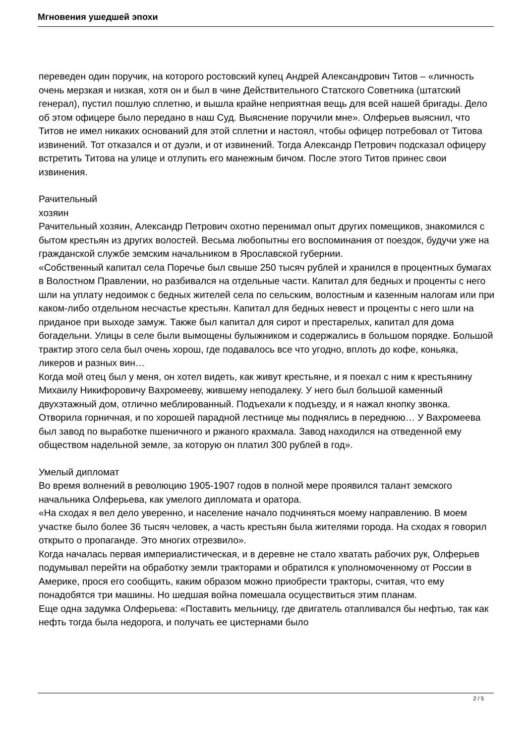Мгновения ушедшей эпохи
переведен один поручик, на которого ростовский купец Андрей Александрович Титов – «личность очень мерзкая и низкая, хотя он и был в чине Действительного Статского Советника (штатский генерал), пустил пошлую сплетню, и вышла крайне неприятная вещь для всей нашей бригады. Дело об этом офицере было передано в наш Суд. Выяснение поручили мне». Олферьев выяснил, что Титов не имел никаких оснований для этой сплетни и настоял, чтобы офицер потребовал от Титова извинений. Тот отказался и от дуэли, и от извинений. Тогда Александр Петрович подсказал офицеру встретить Титова на улице и отлупить его манежным бичом. После этого Титов принес свои извинения.
Рачительный
хозяин
Рачительный хозяин, Александр Петрович охотно перенимал опыт других помещиков, знакомился с бытом крестьян из других волостей. Весьма любопытны его воспоминания от поездок, будучи уже на гражданской службе земским начальником в Ярославской губернии.
«Собственный капитал села Поречье был свыше 250 тысяч рублей и хранился в процентных бумагах в Волостном Правлении, но разбивался на отдельные части. Капитал для бедных и проценты с него шли на уплату недоимок с бедных жителей села по сельским, волостным и казенным налогам или при каком-либо отдельном несчастье крестьян. Капитал для бедных невест и проценты с него шли на приданое при выходе замуж. Также был капитал для сирот и престарелых, капитал для дома богадельни. Улицы в селе были вымощены булыжником и содержались в большом порядке. Большой трактир этого села был очень хорош, где подавалось все что угодно, вплоть до кофе, коньяка, ликеров и разных вин…
Когда мой отец был у меня, он хотел видеть, как живут крестьяне, и я поехал с ним к крестьянину Михаилу Никифоровичу Вахромееву, жившему неподалеку. У него был большой каменный двухэтажный дом, отлично меблированный. Подъехали к подъезду, и я нажал кнопку звонка. Отворила горничная, и по хорошей парадной лестнице мы поднялись в переднюю… У Вахромеева был завод по выработке пшеничного и ржаного крахмала. Завод находился на отведенной ему обществом надельной земле, за которую он платил 300 рублей в год».
Умелый дипломат
Во время волнений в революцию 1905-1907 годов в полной мере проявился талант земского начальника Олферьева, как умелого дипломата и оратора.
«На сходах я вел дело уверенно, и население начало подчиняться моему направлению. В моем участке было более 36 тысяч человек, а часть крестьян была жителями города. На сходах я говорил открыто о пропаганде. Это многих отрезвило».
Когда началась первая империалистическая, и в деревне не стало хватать рабочих рук, Олферьев подумывал перейти на обработку земли тракторами и обратился к уполномоченному от России в Америке, прося его сообщить, каким образом можно приобрести тракторы, считая, что ему понадобятся три машины. Но шедшая война помешала осуществиться этим планам.
Еще одна задумка Олферьева: «Поставить мельницу, где двигатель отапливался бы нефтью, так как нефть тогда была недорога, и получать ее цистернами было
2 / 5